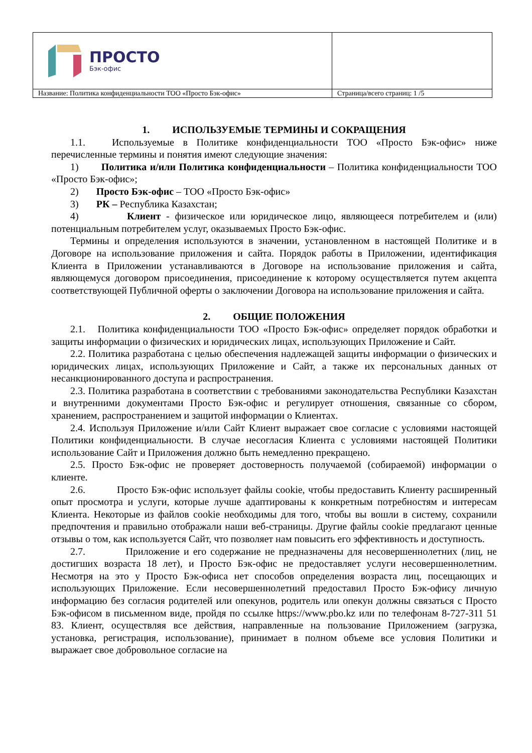| ПРОСТО Бэк-офис | |
| Название: Политика конфиденциальности ТОО «Просто Бэк-офис» | Страница/всего страниц: 1 /5 |
1. ИСПОЛЬЗУЕМЫЕ ТЕРМИНЫ И СОКРАЩЕНИЯ
1.1. Используемые в Политике конфиденциальности ТОО «Просто Бэк-офис» ниже перечисленные термины и понятия имеют следующие значения:
1) Политика и/или Политика конфиденциальности – Политика конфиденциальности ТОО «Просто Бэк-офис»;
2) Просто Бэк-офис – ТОО «Просто Бэк-офис»
3) РК – Республика Казахстан;
4) Клиент - физическое или юридическое лицо, являющееся потребителем и (или) потенциальным потребителем услуг, оказываемых Просто Бэк-офис.
Термины и определения используются в значении, установленном в настоящей Политике и в Договоре на использование приложения и сайта. Порядок работы в Приложении, идентификация Клиента в Приложении устанавливаются в Договоре на использование приложения и сайта, являющемуся договором присоединения, присоединение к которому осуществляется путем акцепта соответствующей Публичной оферты о заключении Договора на использование приложения и сайта.
2. ОБЩИЕ ПОЛОЖЕНИЯ
2.1. Политика конфиденциальности ТОО «Просто Бэк-офис» определяет порядок обработки и защиты информации о физических и юридических лицах, использующих Приложение и Сайт.
2.2. Политика разработана с целью обеспечения надлежащей защиты информации о физических и юридических лицах, использующих Приложение и Сайт, а также их персональных данных от несанкционированного доступа и распространения.
2.3. Политика разработана в соответствии с требованиями законодательства Республики Казахстан и внутренними документами Просто Бэк-офис и регулирует отношения, связанные со сбором, хранением, распространением и защитой информации о Клиентах.
2.4. Используя Приложение и/или Сайт Клиент выражает свое согласие с условиями настоящей Политики конфиденциальности. В случае несогласия Клиента с условиями настоящей Политики использование Сайт и Приложения должно быть немедленно прекращено.
2.5. Просто Бэк-офис не проверяет достоверность получаемой (собираемой) информации о клиенте.
2.6. Просто Бэк-офис использует файлы cookie, чтобы предоставить Клиенту расширенный опыт просмотра и услуги, которые лучше адаптированы к конкретным потребностям и интересам Клиента. Некоторые из файлов cookie необходимы для того, чтобы вы вошли в систему, сохранили предпочтения и правильно отображали наши веб-страницы. Другие файлы cookie предлагают ценные отзывы о том, как используется Сайт, что позволяет нам повысить его эффективность и доступность.
2.7. Приложение и его содержание не предназначены для несовершеннолетних (лиц, не достигших возраста 18 лет), и Просто Бэк-офис не предоставляет услуги несовершеннолетним. Несмотря на это у Просто Бэк-офиса нет способов определения возраста лиц, посещающих и использующих Приложение. Если несовершеннолетний предоставил Просто Бэк-офису личную информацию без согласия родителей или опекунов, родитель или опекун должны связаться с Просто Бэк-офисом в письменном виде, пройдя по ссылке https://www.pbo.kz или по телефонам 8-727-311 51 83. Клиент, осуществляя все действия, направленные на пользование Приложением (загрузка, установка, регистрация, использование), принимает в полном объеме все условия Политики и выражает свое добровольное согласие на